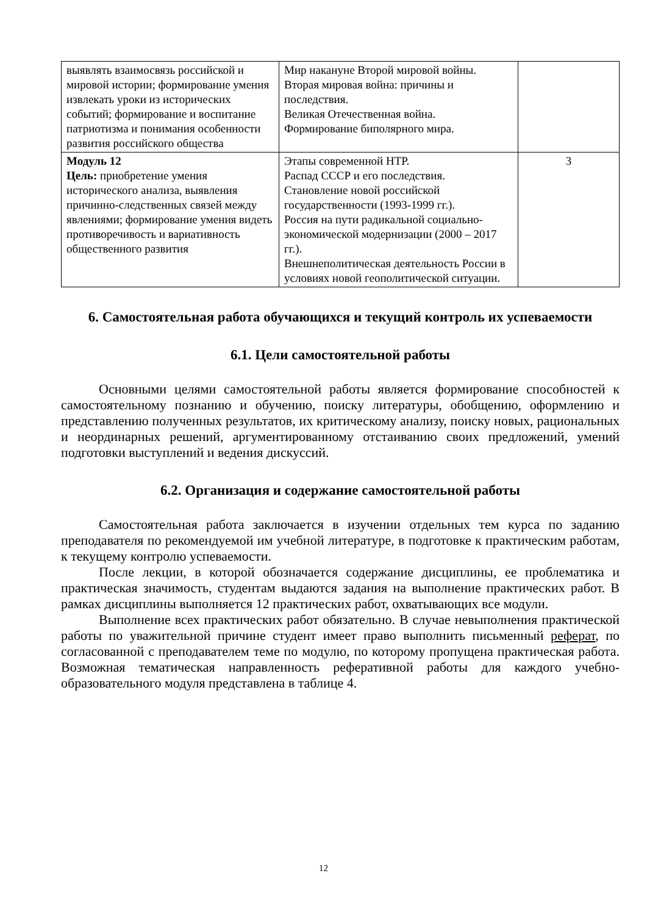| выявлять взаимосвязь российской и мировой истории; формирование умения извлекать уроки из исторических событий; формирование и воспитание патриотизма и понимания особенности развития российского общества | Мир накануне Второй мировой войны. Вторая мировая война: причины и последствия. Великая Отечественная война. Формирование биполярного мира. | |
| Модуль 12 Цель: приобретение умения исторического анализа, выявления причинно-следственных связей между явлениями; формирование умения видеть противоречивость и вариативность общественного развития | Этапы современной НТР. Распад СССР и его последствия. Становление новой российской государственности (1993-1999 гг.). Россия на пути радикальной социально-экономической модернизации (2000 – 2017 гг.). Внешнеполитическая деятельность России в условиях новой геополитической ситуации. | 3 |
6. Самостоятельная работа обучающихся и текущий контроль их успеваемости
6.1. Цели самостоятельной работы
Основными целями самостоятельной работы является формирование способностей к самостоятельному познанию и обучению, поиску литературы, обобщению, оформлению и представлению полученных результатов, их критическому анализу, поиску новых, рациональных и неординарных решений, аргументированному отстаиванию своих предложений, умений подготовки выступлений и ведения дискуссий.
6.2. Организация и содержание самостоятельной работы
Самостоятельная работа заключается в изучении отдельных тем курса по заданию преподавателя по рекомендуемой им учебной литературе, в подготовке к практическим работам, к текущему контролю успеваемости.
После лекции, в которой обозначается содержание дисциплины, ее проблематика и практическая значимость, студентам выдаются задания на выполнение практических работ. В рамках дисциплины выполняется 12 практических работ, охватывающих все модули.
Выполнение всех практических работ обязательно. В случае невыполнения практической работы по уважительной причине студент имеет право выполнить письменный реферат, по согласованной с преподавателем теме по модулю, по которому пропущена практическая работа. Возможная тематическая направленность реферативной работы для каждого учебно-образовательного модуля представлена в таблице 4.
12